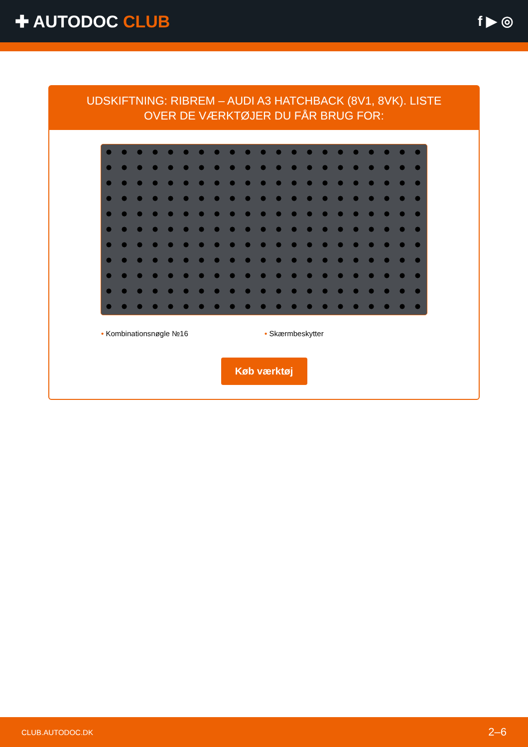✚ AUTODOC CLUB
f ▶ ◎
UDSKIFTNING: RIBREM – AUDI A3 HATCHBACK (8V1, 8VK). LISTE OVER DE VÆRKTØJER DU FÅR BRUG FOR:
• Kombinationsnøgle №16 • Skærmbeskytter
Køb værktøj
CLUB.AUTODOC.DK 2–6